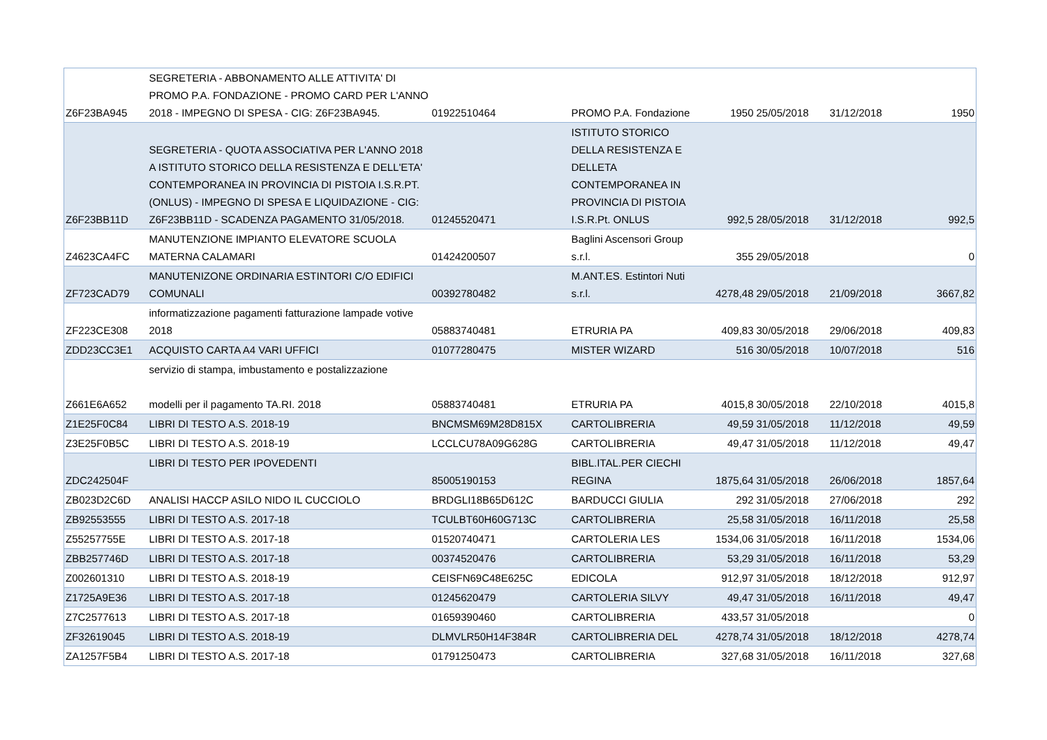| Z6F23BA945 | SEGRETERIA - ABBONAMENTO ALLE ATTIVITA' DI PROMO P.A. FONDAZIONE - PROMO CARD PER L'ANNO 2018 - IMPEGNO DI SPESA - CIG: Z6F23BA945. | 01922510464 | PROMO P.A. Fondazione | 1950 | 25/05/2018 | 31/12/2018 | 1950 |
| Z6F23BB11D | SEGRETERIA - QUOTA ASSOCIATIVA PER L'ANNO 2018 A ISTITUTO STORICO DELLA RESISTENZA E DELL'ETA' CONTEMPORANEA IN PROVINCIA DI PISTOIA I.S.R.PT. (ONLUS) - IMPEGNO DI SPESA E LIQUIDAZIONE - CIG: Z6F23BB11D - SCADENZA PAGAMENTO 31/05/2018. | 01245520471 | ISTITUTO STORICO DELLA RESISTENZA E DELLETA CONTEMPORANEA IN PROVINCIA DI PISTOIA I.S.R.Pt. ONLUS | 992,5 | 28/05/2018 | 31/12/2018 | 992,5 |
| Z4623CA4FC | MANUTENZIONE IMPIANTO ELEVATORE SCUOLA MATERNA CALAMARI | 01424200507 | Baglini Ascensori Group s.r.l. | 355 | 29/05/2018 | | 0 |
| ZF723CAD79 | MANUTENIZONE ORDINARIA ESTINTORI C/O EDIFICI COMUNALI | 00392780482 | M.ANT.ES. Estintori Nuti s.r.l. | 4278,48 | 29/05/2018 | 21/09/2018 | 3667,82 |
| ZF223CE308 | informatizzazione pagamenti fatturazione lampade votive 2018 | 05883740481 | ETRURIA PA | 409,83 | 30/05/2018 | 29/06/2018 | 409,83 |
| ZDD23CC3E1 | ACQUISTO CARTA A4 VARI UFFICI | 01077280475 | MISTER WIZARD | 516 | 30/05/2018 | 10/07/2018 | 516 |
| Z661E6A652 | servizio di stampa, imbustamento e postalizzazione modelli per il pagamento TA.RI. 2018 | 05883740481 | ETRURIA PA | 4015,8 | 30/05/2018 | 22/10/2018 | 4015,8 |
| Z1E25F0C84 | LIBRI DI TESTO A.S. 2018-19 | BNCMSM69M28D815X | CARTOLIBRERIA | 49,59 | 31/05/2018 | 11/12/2018 | 49,59 |
| Z3E25F0B5C | LIBRI DI TESTO A.S. 2018-19 | LCCLCU78A09G628G | CARTOLIBRERIA | 49,47 | 31/05/2018 | 11/12/2018 | 49,47 |
| ZDC242504F | LIBRI DI TESTO PER IPOVEDENTI | 85005190153 | BIBL.ITAL.PER CIECHI REGINA | 1875,64 | 31/05/2018 | 26/06/2018 | 1857,64 |
| ZB023D2C6D | ANALISI HACCP ASILO NIDO IL CUCCIOLO | BRDGLI18B65D612C | BARDUCCI GIULIA | 292 | 31/05/2018 | 27/06/2018 | 292 |
| ZB92553555 | LIBRI DI TESTO A.S. 2017-18 | TCULBT60H60G713C | CARTOLIBRERIA | 25,58 | 31/05/2018 | 16/11/2018 | 25,58 |
| Z55257755E | LIBRI DI TESTO A.S. 2017-18 | 01520740471 | CARTOLERIA LES | 1534,06 | 31/05/2018 | 16/11/2018 | 1534,06 |
| ZBB257746D | LIBRI DI TESTO A.S. 2017-18 | 00374520476 | CARTOLIBRERIA | 53,29 | 31/05/2018 | 16/11/2018 | 53,29 |
| Z002601310 | LIBRI DI TESTO A.S. 2018-19 | CEISFN69C48E625C | EDICOLA | 912,97 | 31/05/2018 | 18/12/2018 | 912,97 |
| Z1725A9E36 | LIBRI DI TESTO A.S. 2017-18 | 01245620479 | CARTOLERIA SILVY | 49,47 | 31/05/2018 | 16/11/2018 | 49,47 |
| Z7C2577613 | LIBRI DI TESTO A.S. 2017-18 | 01659390460 | CARTOLIBRERIA | 433,57 | 31/05/2018 | | 0 |
| ZF32619045 | LIBRI DI TESTO A.S. 2018-19 | DLMVLR50H14F384R | CARTOLIBRERIA DEL | 4278,74 | 31/05/2018 | 18/12/2018 | 4278,74 |
| ZA1257F5B4 | LIBRI DI TESTO A.S. 2017-18 | 01791250473 | CARTOLIBRERIA | 327,68 | 31/05/2018 | 16/11/2018 | 327,68 |